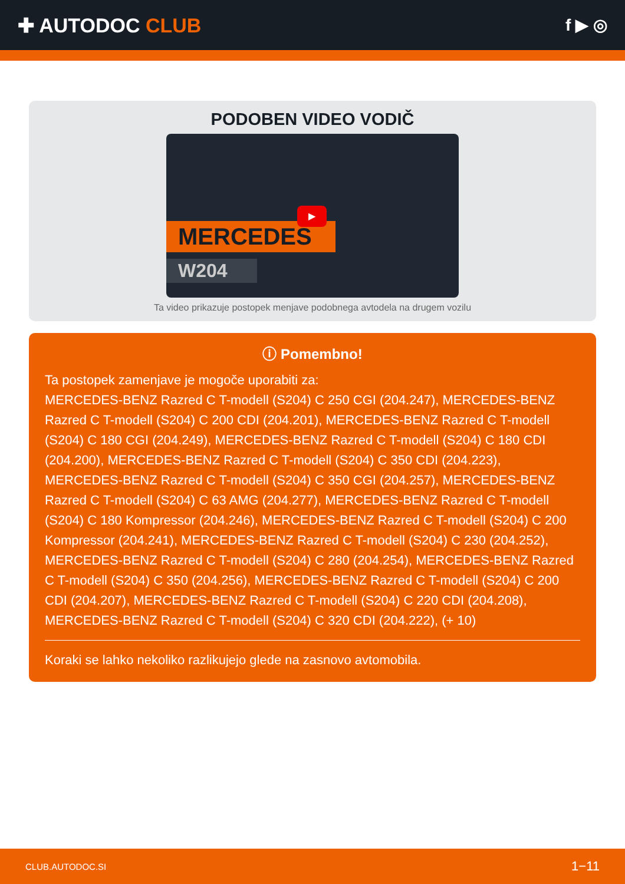✚ AUTODOC CLUB
f ▶ ◎
PODOBEN VIDEO VODIČ
MERCEDES
W204
▶
Ta video prikazuje postopek menjave podobnega avtodela na drugem vozilu
ⓘ Pomembno!
Ta postopek zamenjave je mogoče uporabiti za:
MERCEDES-BENZ Razred C T-modell (S204) C 250 CGI (204.247), MERCEDES-BENZ Razred C T-modell (S204) C 200 CDI (204.201), MERCEDES-BENZ Razred C T-modell (S204) C 180 CGI (204.249), MERCEDES-BENZ Razred C T-modell (S204) C 180 CDI (204.200), MERCEDES-BENZ Razred C T-modell (S204) C 350 CDI (204.223), MERCEDES-BENZ Razred C T-modell (S204) C 350 CGI (204.257), MERCEDES-BENZ Razred C T-modell (S204) C 63 AMG (204.277), MERCEDES-BENZ Razred C T-modell (S204) C 180 Kompressor (204.246), MERCEDES-BENZ Razred C T-modell (S204) C 200 Kompressor (204.241), MERCEDES-BENZ Razred C T-modell (S204) C 230 (204.252), MERCEDES-BENZ Razred C T-modell (S204) C 280 (204.254), MERCEDES-BENZ Razred C T-modell (S204) C 350 (204.256), MERCEDES-BENZ Razred C T-modell (S204) C 200 CDI (204.207), MERCEDES-BENZ Razred C T-modell (S204) C 220 CDI (204.208), MERCEDES-BENZ Razred C T-modell (S204) C 320 CDI (204.222), (+ 10)
Koraki se lahko nekoliko razlikujejo glede na zasnovo avtomobila.
CLUB.AUTODOC.SI 1−11